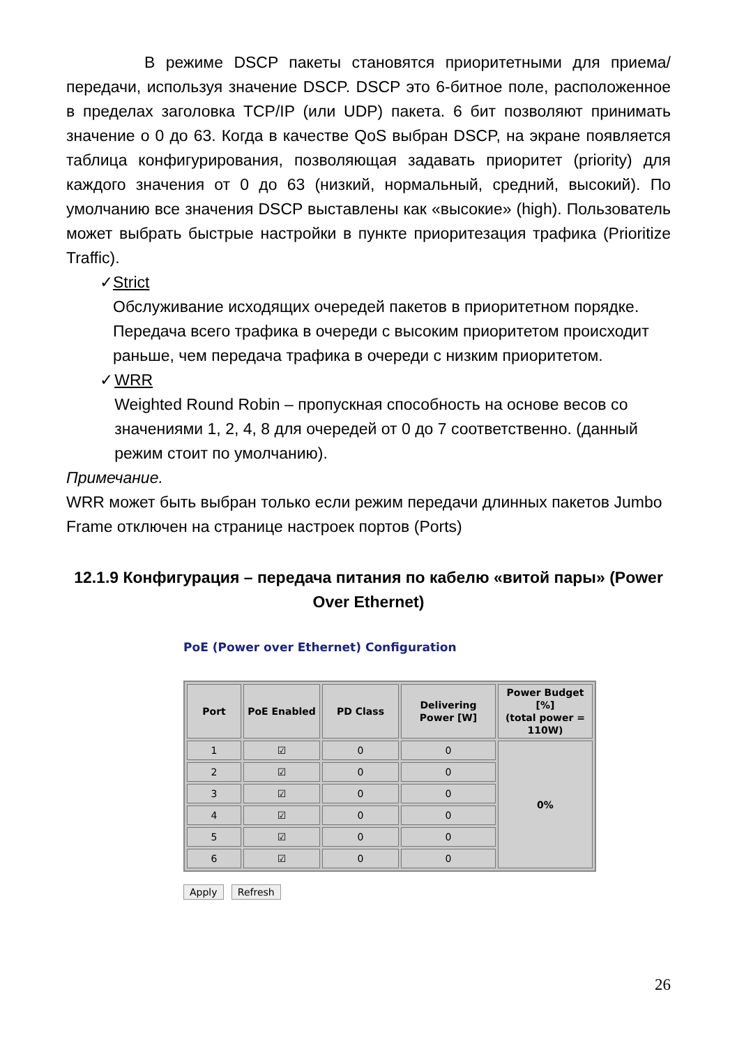В режиме DSCP пакеты становятся приоритетными для приема/передачи, используя значение DSCP. DSCP это 6-битное поле, расположенное в пределах заголовка TCP/IP (или UDP) пакета. 6 бит позволяют принимать значение о 0 до 63. Когда в качестве QoS выбран DSCP, на экране появляется таблица конфигурирования, позволяющая задавать приоритет (priority) для каждого значения от 0 до 63 (низкий, нормальный, средний, высокий). По умолчанию все значения DSCP выставлены как «высокие» (high). Пользователь может выбрать быстрые настройки в пункте приоритезация трафика (Prioritize Traffic).
✓ Strict
Обслуживание исходящих очередей пакетов в приоритетном порядке. Передача всего трафика в очереди с высоким приоритетом происходит раньше, чем передача трафика в очереди с низким приоритетом.
✓ WRR
Weighted Round Robin – пропускная способность на основе весов со значениями 1, 2, 4, 8 для очередей от 0 до 7 соответственно. (данный режим стоит по умолчанию).
Примечание.
WRR может быть выбран только если режим передачи длинных пакетов Jumbo Frame отключен на странице настроек портов (Ports)
12.1.9 Конфигурация – передача питания по кабелю «витой пары» (Power Over Ethernet)
PoE (Power over Ethernet) Configuration
| Port | PoE Enabled | PD Class | Delivering Power [W] | Power Budget [%] (total power = 110W) |
| --- | --- | --- | --- | --- |
| 1 | ☑ | 0 | 0 | 0% |
| 2 | ☑ | 0 | 0 | |
| 3 | ☑ | 0 | 0 | |
| 4 | ☑ | 0 | 0 | |
| 5 | ☑ | 0 | 0 | |
| 6 | ☑ | 0 | 0 | |
Apply Refresh
26